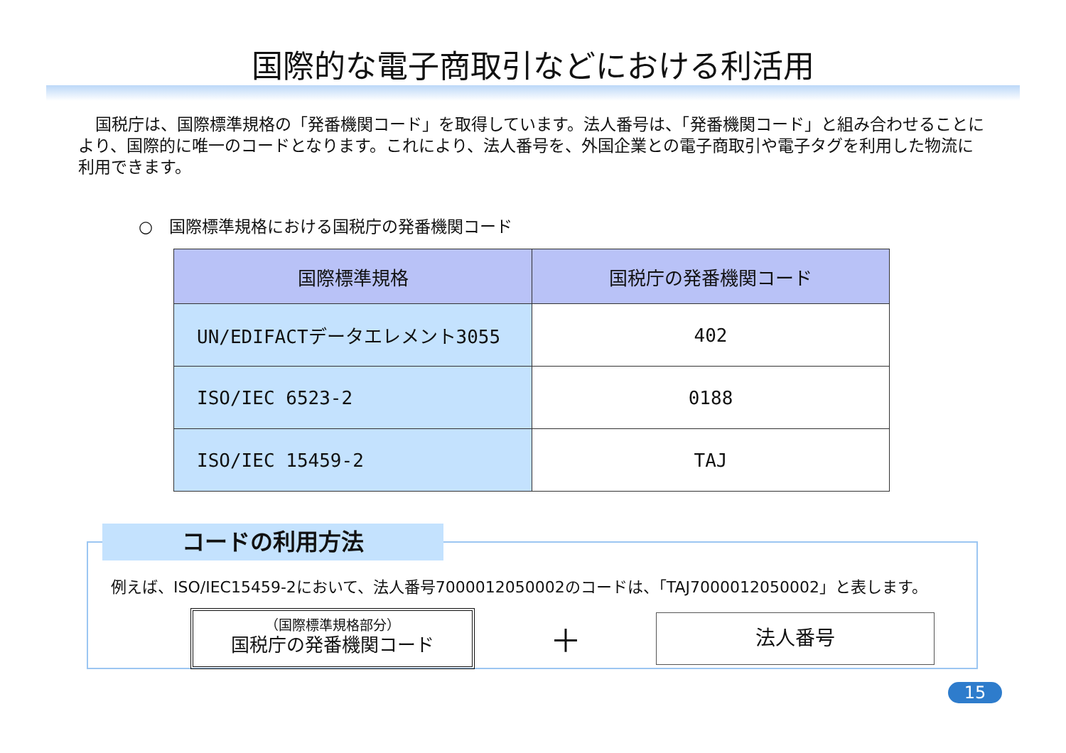国際的な電子商取引などにおける利活用
国税庁は、国際標準規格の「発番機関コード」を取得しています。法人番号は、「発番機関コード」と組み合わせることにより、国際的に唯一のコードとなります。これにより、法人番号を、外国企業との電子商取引や電子タグを利用した物流に利用できます。
○　国際標準規格における国税庁の発番機関コード
| 国際標準規格 | 国税庁の発番機関コード |
| --- | --- |
| UN/EDIFACTデータエレメント3055 | 402 |
| ISO/IEC 6523-2 | 0188 |
| ISO/IEC 15459-2 | TAJ |
コードの利用方法
例えば、ISO/IEC15459-2において、法人番号7000012050002のコードは、「TAJ7000012050002」と表します。
（国際標準規格部分）
国税庁の発番機関コード
＋
法人番号
15